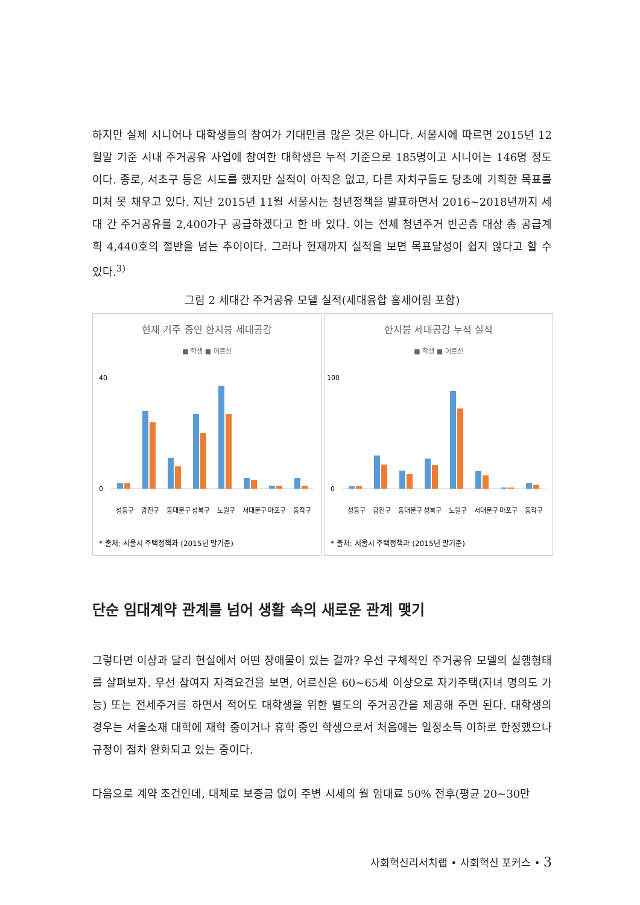하지만 실제 시니어나 대학생들의 참여가 기대만큼 많은 것은 아니다. 서울시에 따르면 2015년 12월말 기준 시내 주거공유 사업에 참여한 대학생은 누적 기준으로 185명이고 시니어는 146명 정도이다. 종로, 서초구 등은 시도를 했지만 실적이 아직은 없고, 다른 자치구들도 당초에 기획한 목표를 미처 못 채우고 있다. 지난 2015년 11월 서울시는 청년정책을 발표하면서 2016~2018년까지 세대 간 주거공유를 2,400가구 공급하겠다고 한 바 있다. 이는 전체 청년주거 빈곤층 대상 총 공급계획 4,440호의 절반을 넘는 추이이다. 그러나 현재까지 실적을 보면 목표달성이 쉽지 않다고 할 수 있다.<sup>3)</sup>
그림 2 세대간 주거공유 모델 실적(세대융합 홈세어링 포함)
현재 거주 중인 한지붕 세대공감
■ 학생 ■ 어르신
40
0
성동구
광진구
동대문구
성북구
노원구
서대문구
마포구
동작구
* 출처: 서울시 주택정책과 (2015년 말기준)
한지붕 세대공감 누적 실적
■ 학생 ■ 어르신
100
0
성동구
광진구
동대문구
성북구
노원구
서대문구
마포구
동작구
* 출처: 서울시 주택정책과 (2015년 말기준)
단순 임대계약 관계를 넘어 생활 속의 새로운 관계 맺기
그렇다면 이상과 달리 현실에서 어떤 장애물이 있는 걸까? 우선 구체적인 주거공유 모델의 실행형태를 살펴보자. 우선 참여자 자격요건을 보면, 어르신은 60~65세 이상으로 자가주택(자녀 명의도 가능) 또는 전세주거를 하면서 적어도 대학생을 위한 별도의 주거공간을 제공해 주면 된다. 대학생의 경우는 서울소재 대학에 재학 중이거나 휴학 중인 학생으로서 처음에는 일정소득 이하로 한정했으나 규정이 점차 완화되고 있는 중이다.
다음으로 계약 조건인데, 대체로 보증금 없이 주변 시세의 월 임대료 50% 전후(평균 20~30만
사회혁신리서치랩 • 사회혁신 포커스 • 3